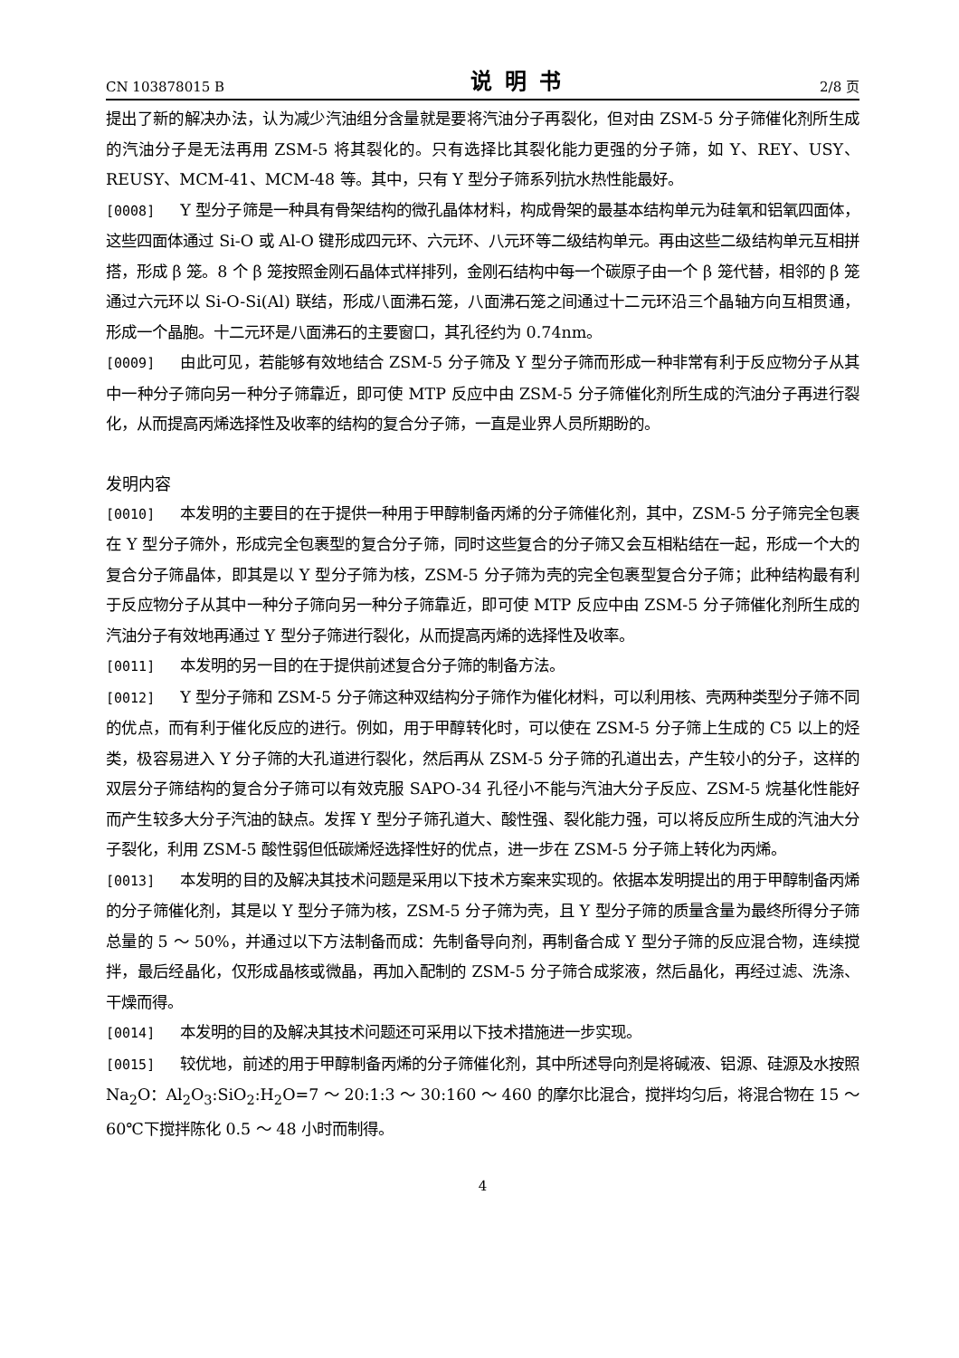CN 103878015 B 说明书 2/8 页
提出了新的解决办法，认为减少汽油组分含量就是要将汽油分子再裂化，但对由 ZSM-5 分子筛催化剂所生成的汽油分子是无法再用 ZSM-5 将其裂化的。只有选择比其裂化能力更强的分子筛，如 Y、REY、USY、REUSY、MCM-41、MCM-48 等。其中，只有 Y 型分子筛系列抗水热性能最好。
[0008] Y 型分子筛是一种具有骨架结构的微孔晶体材料，构成骨架的最基本结构单元为硅氧和铝氧四面体，这些四面体通过 Si-O 或 Al-O 键形成四元环、六元环、八元环等二级结构单元。再由这些二级结构单元互相拼搭，形成 β 笼。8 个 β 笼按照金刚石晶体式样排列，金刚石结构中每一个碳原子由一个 β 笼代替，相邻的 β 笼通过六元环以 Si-O-Si(Al) 联结，形成八面沸石笼，八面沸石笼之间通过十二元环沿三个晶轴方向互相贯通，形成一个晶胞。十二元环是八面沸石的主要窗口，其孔径约为 0.74nm。
[0009] 由此可见，若能够有效地结合 ZSM-5 分子筛及 Y 型分子筛而形成一种非常有利于反应物分子从其中一种分子筛向另一种分子筛靠近，即可使 MTP 反应中由 ZSM-5 分子筛催化剂所生成的汽油分子再进行裂化，从而提高丙烯选择性及收率的结构的复合分子筛，一直是业界人员所期盼的。
发明内容
[0010] 本发明的主要目的在于提供一种用于甲醇制备丙烯的分子筛催化剂，其中，ZSM-5 分子筛完全包裹在 Y 型分子筛外，形成完全包裹型的复合分子筛，同时这些复合的分子筛又会互相粘结在一起，形成一个大的复合分子筛晶体，即其是以 Y 型分子筛为核，ZSM-5 分子筛为壳的完全包裹型复合分子筛；此种结构最有利于反应物分子从其中一种分子筛向另一种分子筛靠近，即可使 MTP 反应中由 ZSM-5 分子筛催化剂所生成的汽油分子有效地再通过 Y 型分子筛进行裂化，从而提高丙烯的选择性及收率。
[0011] 本发明的另一目的在于提供前述复合分子筛的制备方法。
[0012] Y 型分子筛和 ZSM-5 分子筛这种双结构分子筛作为催化材料，可以利用核、壳两种类型分子筛不同的优点，而有利于催化反应的进行。例如，用于甲醇转化时，可以使在 ZSM-5 分子筛上生成的 C5 以上的烃类，极容易进入 Y 分子筛的大孔道进行裂化，然后再从 ZSM-5 分子筛的孔道出去，产生较小的分子，这样的双层分子筛结构的复合分子筛可以有效克服 SAPO-34 孔径小不能与汽油大分子反应、ZSM-5 烷基化性能好而产生较多大分子汽油的缺点。发挥 Y 型分子筛孔道大、酸性强、裂化能力强，可以将反应所生成的汽油大分子裂化，利用 ZSM-5 酸性弱但低碳烯烃选择性好的优点，进一步在 ZSM-5 分子筛上转化为丙烯。
[0013] 本发明的目的及解决其技术问题是采用以下技术方案来实现的。依据本发明提出的用于甲醇制备丙烯的分子筛催化剂，其是以 Y 型分子筛为核，ZSM-5 分子筛为壳，且 Y 型分子筛的质量含量为最终所得分子筛总量的 5 ～ 50%，并通过以下方法制备而成：先制备导向剂，再制备合成 Y 型分子筛的反应混合物，连续搅拌，最后经晶化，仅形成晶核或微晶，再加入配制的 ZSM-5 分子筛合成浆液，然后晶化，再经过滤、洗涤、干燥而得。
[0014] 本发明的目的及解决其技术问题还可采用以下技术措施进一步实现。
[0015] 较优地，前述的用于甲醇制备丙烯的分子筛催化剂，其中所述导向剂是将碱液、铝源、硅源及水按照 Na<sub>2</sub>O：Al<sub>2</sub>O<sub>3</sub>:SiO<sub>2</sub>:H<sub>2</sub>O=7 ～ 20:1:3 ～ 30:160 ～ 460 的摩尔比混合，搅拌均匀后，将混合物在 15 ～ 60℃下搅拌陈化 0.5 ～ 48 小时而制得。
4